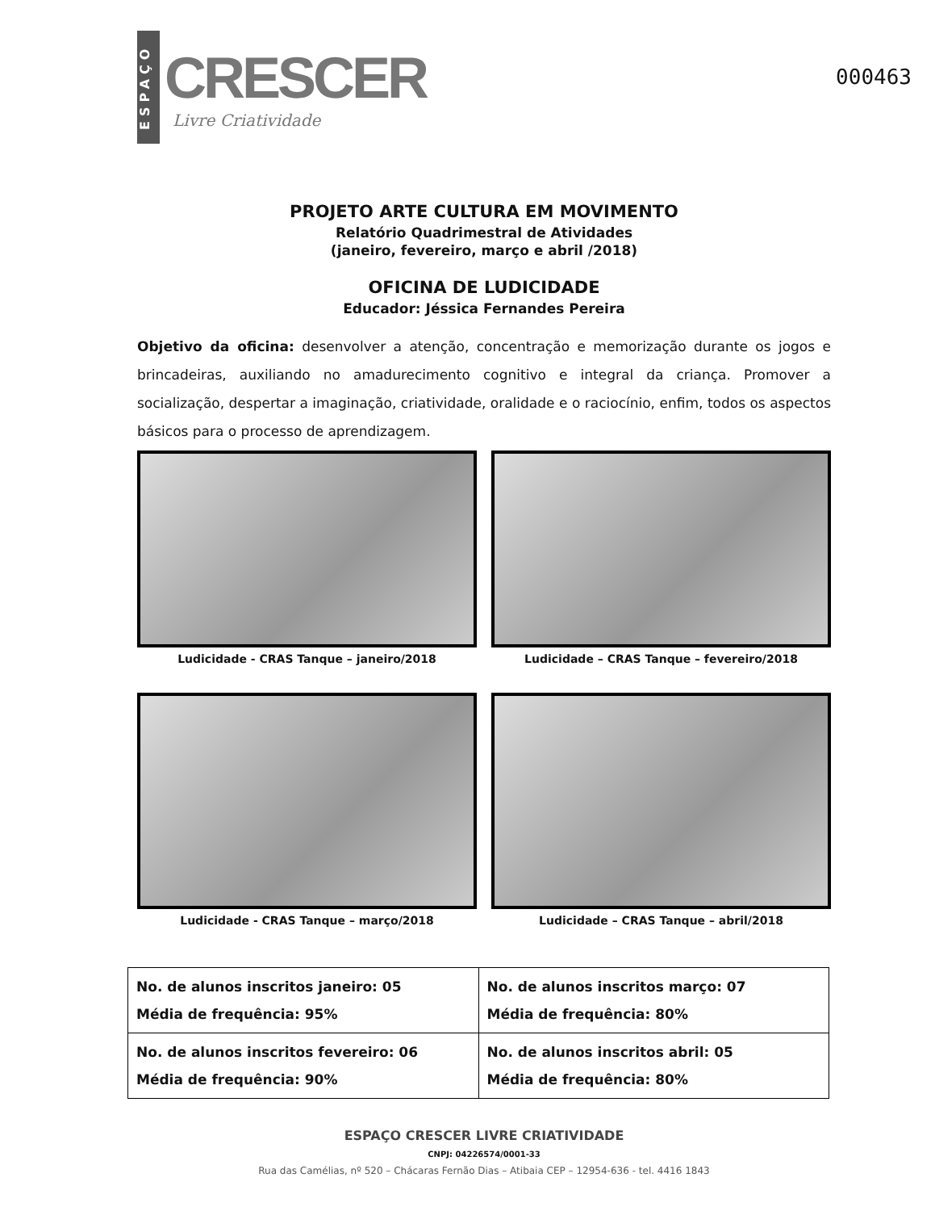ESPAÇO
CRESCER
Livre Criatividade
000463
PROJETO ARTE CULTURA EM MOVIMENTO
Relatório Quadrimestral de Atividades
(janeiro, fevereiro, março e abril /2018)
OFICINA DE LUDICIDADE
Educador: Jéssica Fernandes Pereira
Objetivo da oficina: desenvolver a atenção, concentração e memorização durante os jogos e brincadeiras, auxiliando no amadurecimento cognitivo e integral da criança. Promover a socialização, despertar a imaginação, criatividade, oralidade e o raciocínio, enfim, todos os aspectos básicos para o processo de aprendizagem.
Ludicidade - CRAS Tanque – janeiro/2018
Ludicidade – CRAS Tanque – fevereiro/2018
Ludicidade - CRAS Tanque – março/2018
Ludicidade – CRAS Tanque – abril/2018
| No. de alunos inscritos janeiro: 05 Média de frequência: 95% | No. de alunos inscritos março: 07 Média de frequência: 80% |
| No. de alunos inscritos fevereiro: 06 Média de frequência: 90% | No. de alunos inscritos abril: 05 Média de frequência: 80% |
ESPAÇO CRESCER LIVRE CRIATIVIDADE
CNPJ: 04226574/0001-33
Rua das Camélias, nº 520 – Chácaras Fernão Dias – Atibaia CEP – 12954-636 - tel. 4416 1843